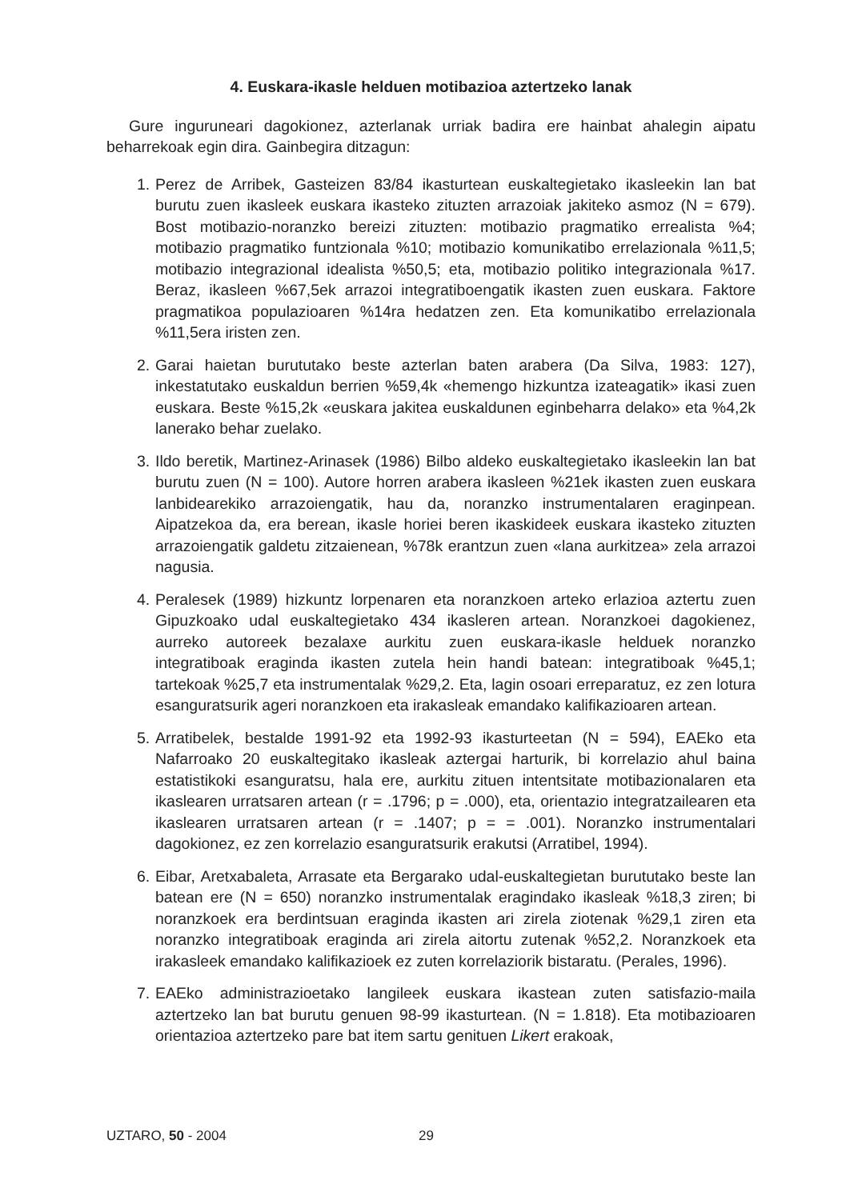4. Euskara-ikasle helduen motibazioa aztertzeko lanak
Gure inguruneari dagokionez, azterlanak urriak badira ere hainbat ahalegin aipatu beharrekoak egin dira. Gainbegira ditzagun:
1. Perez de Arribek, Gasteizen 83/84 ikasturtean euskaltegietako ikasleekin lan bat burutu zuen ikasleek euskara ikasteko zituzten arrazoiak jakiteko asmoz (N = 679). Bost motibazio-noranzko bereizi zituzten: motibazio pragmatiko errealista %4; motibazio pragmatiko funtzionala %10; motibazio komunikatibo errelazionala %11,5; motibazio integrazional idealista %50,5; eta, motibazio politiko integrazionala %17. Beraz, ikasleen %67,5ek arrazoi integratiboengatik ikasten zuen euskara. Faktore pragmatikoa populazioaren %14ra hedatzen zen. Eta komunikatibo errelazionala %11,5era iristen zen.
2. Garai haietan burututako beste azterlan baten arabera (Da Silva, 1983: 127), inkestatutako euskaldun berrien %59,4k «hemengo hizkuntza izateagatik» ikasi zuen euskara. Beste %15,2k «euskara jakitea euskaldunen eginbeharra delako» eta %4,2k lanerako behar zuelako.
3. Ildo beretik, Martinez-Arinasek (1986) Bilbo aldeko euskaltegietako ikasleekin lan bat burutu zuen (N = 100). Autore horren arabera ikasleen %21ek ikasten zuen euskara lanbidearekiko arrazoiengatik, hau da, noranzko instrumentalaren eraginpean. Aipatzekoa da, era berean, ikasle horiei beren ikaskideek euskara ikasteko zituzten arrazoiengatik galdetu zitzaienean, %78k erantzun zuen «lana aurkitzea» zela arrazoi nagusia.
4. Peralesek (1989) hizkuntz lorpenaren eta noranzkoen arteko erlazioa aztertu zuen Gipuzkoako udal euskaltegietako 434 ikasleren artean. Noranzkoei dagokienez, aurreko autoreek bezalaxe aurkitu zuen euskara-ikasle helduek noranzko integratiboak eraginda ikasten zutela hein handi batean: integratiboak %45,1; tartekoak %25,7 eta instrumentalak %29,2. Eta, lagin osoari erreparatuz, ez zen lotura esanguratsurik ageri noranzkoen eta irakasleak emandako kalifikazioaren artean.
5. Arratibelek, bestalde 1991-92 eta 1992-93 ikasturteetan (N = 594), EAEko eta Nafarroako 20 euskaltegitako ikasleak aztergai harturik, bi korrelazio ahul baina estatistikoki esanguratsu, hala ere, aurkitu zituen intentsitate motibazionalaren eta ikaslearen urratsaren artean (r = .1796; p = .000), eta, orientazio integratzailearen eta ikaslearen urratsaren artean (r = .1407; p = = .001). Noranzko instrumentalari dagokionez, ez zen korrelazio esanguratsurik erakutsi (Arratibel, 1994).
6. Eibar, Aretxabaleta, Arrasate eta Bergarako udal-euskaltegietan burututako beste lan batean ere (N = 650) noranzko instrumentalak eragindako ikasleak %18,3 ziren; bi noranzkoek era berdintsuan eraginda ikasten ari zirela ziotenak %29,1 ziren eta noranzko integratiboak eraginda ari zirela aitortu zutenak %52,2. Noranzkoek eta irakasleek emandako kalifikazioek ez zuten korrelaziorik bistaratu. (Perales, 1996).
7. EAEko administrazioetako langileek euskara ikastean zuten satisfazio-maila aztertzeko lan bat burutu genuen 98-99 ikasturtean. (N = 1.818). Eta motibazioaren orientazioa aztertzeko pare bat item sartu genituen Likert erakoak,
UZTARO, 50 - 2004 29